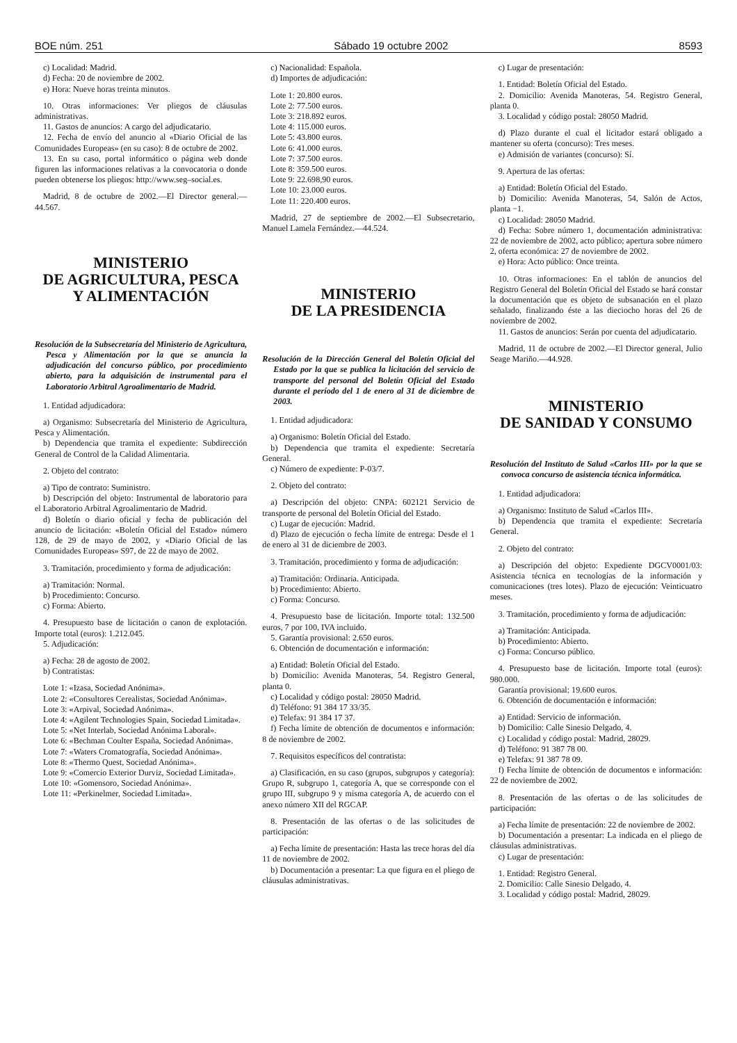BOE núm. 251 Sábado 19 octubre 2002 8593
c) Localidad: Madrid.
d) Fecha: 20 de noviembre de 2002.
e) Hora: Nueve horas treinta minutos.
10. Otras informaciones: Ver pliegos de cláusulas administrativas.
11. Gastos de anuncios: A cargo del adjudicatario.
12. Fecha de envío del anuncio al «Diario Oficial de las Comunidades Europeas» (en su caso): 8 de octubre de 2002.
13. En su caso, portal informático o página web donde figuren las informaciones relativas a la convocatoria o donde pueden obtenerse los pliegos: http://www.seg–social.es.
Madrid, 8 de octubre de 2002.—El Director general.—44.567.
MINISTERIO
DE AGRICULTURA, PESCA
Y ALIMENTACIÓN
Resolución de la Subsecretaría del Ministerio de Agricultura, Pesca y Alimentación por la que se anuncia la adjudicación del concurso público, por procedimiento abierto, para la adquisición de instrumental para el Laboratorio Arbitral Agroalimentario de Madrid.
1. Entidad adjudicadora:
a) Organismo: Subsecretaría del Ministerio de Agricultura, Pesca y Alimentación.
b) Dependencia que tramita el expediente: Subdirección General de Control de la Calidad Alimentaria.
2. Objeto del contrato:
a) Tipo de contrato: Suministro.
b) Descripción del objeto: Instrumental de laboratorio para el Laboratorio Arbitral Agroalimentario de Madrid.
d) Boletín o diario oficial y fecha de publicación del anuncio de licitación: «Boletín Oficial del Estado» número 128, de 29 de mayo de 2002, y «Diario Oficial de las Comunidades Europeas» S97, de 22 de mayo de 2002.
3. Tramitación, procedimiento y forma de adjudicación:
a) Tramitación: Normal.
b) Procedimiento: Concurso.
c) Forma: Abierto.
4. Presupuesto base de licitación o canon de explotación. Importe total (euros): 1.212.045.
5. Adjudicación:
a) Fecha: 28 de agosto de 2002.
b) Contratistas:
Lote 1: «Izasa, Sociedad Anónima».
Lote 2: «Consultores Cerealistas, Sociedad Anónima».
Lote 3: «Arpival, Sociedad Anónima».
Lote 4: «Agilent Technologies Spain, Sociedad Limitada».
Lote 5: «Net Interlab, Sociedad Anónima Laboral».
Lote 6: «Bechman Coulter España, Sociedad Anónima».
Lote 7: «Waters Cromatografía, Sociedad Anónima».
Lote 8: «Thermo Quest, Sociedad Anónima».
Lote 9: «Comercio Exterior Durviz, Sociedad Limitada».
Lote 10: «Gomensoro, Sociedad Anónima».
Lote 11: «Perkinelmer, Sociedad Limitada».
c) Nacionalidad: Española.
d) Importes de adjudicación:
Lote 1: 20.800 euros.
Lote 2: 77.500 euros.
Lote 3: 218.892 euros.
Lote 4: 115.000 euros.
Lote 5: 43.800 euros.
Lote 6: 41.000 euros.
Lote 7: 37.500 euros.
Lote 8: 359.500 euros.
Lote 9: 22.698,90 euros.
Lote 10: 23.000 euros.
Lote 11: 220.400 euros.
Madrid, 27 de septiembre de 2002.—El Subsecretario, Manuel Lamela Fernández.—44.524.
MINISTERIO
DE LA PRESIDENCIA
Resolución de la Dirección General del Boletín Oficial del Estado por la que se publica la licitación del servicio de transporte del personal del Boletín Oficial del Estado durante el período del 1 de enero al 31 de diciembre de 2003.
1. Entidad adjudicadora:
a) Organismo: Boletín Oficial del Estado.
b) Dependencia que tramita el expediente: Secretaría General.
c) Número de expediente: P-03/7.
2. Objeto del contrato:
a) Descripción del objeto: CNPA: 602121 Servicio de transporte de personal del Boletín Oficial del Estado.
c) Lugar de ejecución: Madrid.
d) Plazo de ejecución o fecha límite de entrega: Desde el 1 de enero al 31 de diciembre de 2003.
3. Tramitación, procedimiento y forma de adjudicación:
a) Tramitación: Ordinaria. Anticipada.
b) Procedimiento: Abierto.
c) Forma: Concurso.
4. Presupuesto base de licitación. Importe total: 132.500 euros, 7 por 100, IVA incluido.
5. Garantía provisional: 2.650 euros.
6. Obtención de documentación e información:
a) Entidad: Boletín Oficial del Estado.
b) Domicilio: Avenida Manoteras, 54. Registro General, planta 0.
c) Localidad y código postal: 28050 Madrid.
d) Teléfono: 91 384 17 33/35.
e) Telefax: 91 384 17 37.
f) Fecha límite de obtención de documentos e información: 8 de noviembre de 2002.
7. Requisitos específicos del contratista:
a) Clasificación, en su caso (grupos, subgrupos y categoría): Grupo R, subgrupo 1, categoría A, que se corresponde con el grupo III, subgrupo 9 y misma categoría A, de acuerdo con el anexo número XII del RGCAP.
8. Presentación de las ofertas o de las solicitudes de participación:
a) Fecha límite de presentación: Hasta las trece horas del día 11 de noviembre de 2002.
b) Documentación a presentar: La que figura en el pliego de cláusulas administrativas.
c) Lugar de presentación:
1. Entidad: Boletín Oficial del Estado.
2. Domicilio: Avenida Manoteras, 54. Registro General, planta 0.
3. Localidad y código postal: 28050 Madrid.
d) Plazo durante el cual el licitador estará obligado a mantener su oferta (concurso): Tres meses.
e) Admisión de variantes (concurso): Sí.
9. Apertura de las ofertas:
a) Entidad: Boletín Oficial del Estado.
b) Domicilio: Avenida Manoteras, 54, Salón de Actos, planta −1.
c) Localidad: 28050 Madrid.
d) Fecha: Sobre número 1, documentación administrativa: 22 de noviembre de 2002, acto público; apertura sobre número 2, oferta económica: 27 de noviembre de 2002.
e) Hora: Acto público: Once treinta.
10. Otras informaciones: En el tablón de anuncios del Registro General del Boletín Oficial del Estado se hará constar la documentación que es objeto de subsanación en el plazo señalado, finalizando éste a las dieciocho horas del 26 de noviembre de 2002.
11. Gastos de anuncios: Serán por cuenta del adjudicatario.
Madrid, 11 de octubre de 2002.—El Director general, Julio Seage Mariño.—44.928.
MINISTERIO
DE SANIDAD Y CONSUMO
Resolución del Instituto de Salud «Carlos III» por la que se convoca concurso de asistencia técnica informática.
1. Entidad adjudicadora:
a) Organismo: Instituto de Salud «Carlos III».
b) Dependencia que tramita el expediente: Secretaría General.
2. Objeto del contrato:
a) Descripción del objeto: Expediente DGCV0001/03: Asistencia técnica en tecnologías de la información y comunicaciones (tres lotes). Plazo de ejecución: Veinticuatro meses.
3. Tramitación, procedimiento y forma de adjudicación:
a) Tramitación: Anticipada.
b) Procedimiento: Abierto.
c) Forma: Concurso público.
4. Presupuesto base de licitación. Importe total (euros): 980.000.
Garantía provisional: 19.600 euros.
6. Obtención de documentación e información:
a) Entidad: Servicio de información.
b) Domicilio: Calle Sinesio Delgado, 4.
c) Localidad y código postal: Madrid, 28029.
d) Teléfono: 91 387 78 00.
e) Telefax: 91 387 78 09.
f) Fecha límite de obtención de documentos e información: 22 de noviembre de 2002.
8. Presentación de las ofertas o de las solicitudes de participación:
a) Fecha límite de presentación: 22 de noviembre de 2002.
b) Documentación a presentar: La indicada en el pliego de cláusulas administrativas.
c) Lugar de presentación:
1. Entidad: Registro General.
2. Domicilio: Calle Sinesio Delgado, 4.
3. Localidad y código postal: Madrid, 28029.